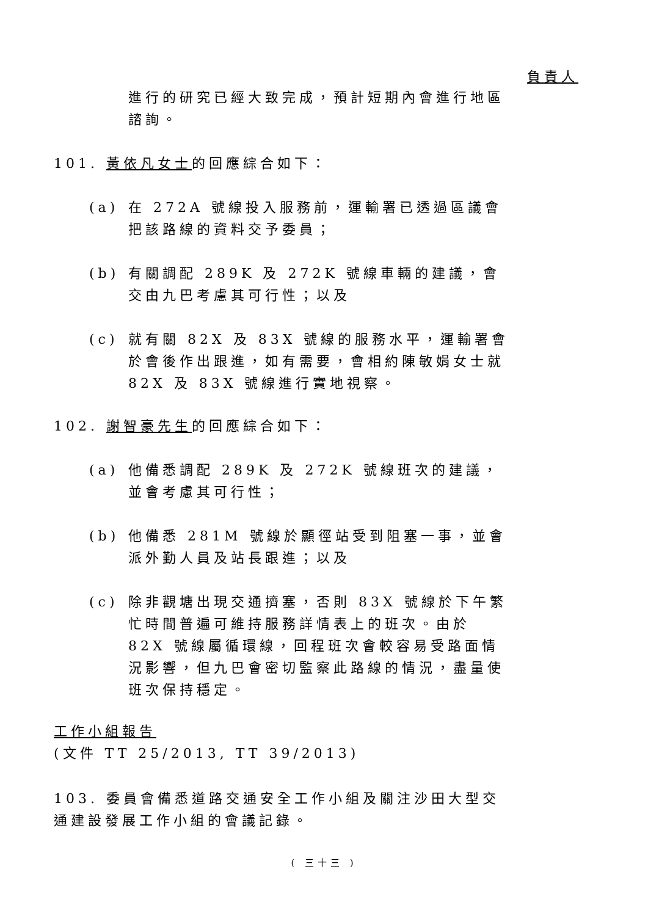負責人
進行的研究已經大致完成，預計短期內會進行地區諮詢。
101. 黃依凡女士的回應綜合如下：
(a) 在 272A 號線投入服務前，運輸署已透過區議會把該路線的資料交予委員；
(b) 有關調配 289K 及 272K 號線車輛的建議，會交由九巴考慮其可行性；以及
(c) 就有關 82X 及 83X 號線的服務水平，運輸署會於會後作出跟進，如有需要，會相約陳敏娟女士就 82X 及 83X 號線進行實地視察。
102. 謝智豪先生的回應綜合如下：
(a) 他備悉調配 289K 及 272K 號線班次的建議，並會考慮其可行性；
(b) 他備悉 281M 號線於顯徑站受到阻塞一事，並會派外勤人員及站長跟進；以及
(c) 除非觀塘出現交通擠塞，否則 83X 號線於下午繁忙時間普遍可維持服務詳情表上的班次。由於 82X 號線屬循環線，回程班次會較容易受路面情況影響，但九巴會密切監察此路線的情況，盡量使班次保持穩定。
工作小組報告
(文件 TT 25/2013, TT 39/2013)
103. 委員會備悉道路交通安全工作小組及關注沙田大型交通建設發展工作小組的會議記錄。
( 三十三 )